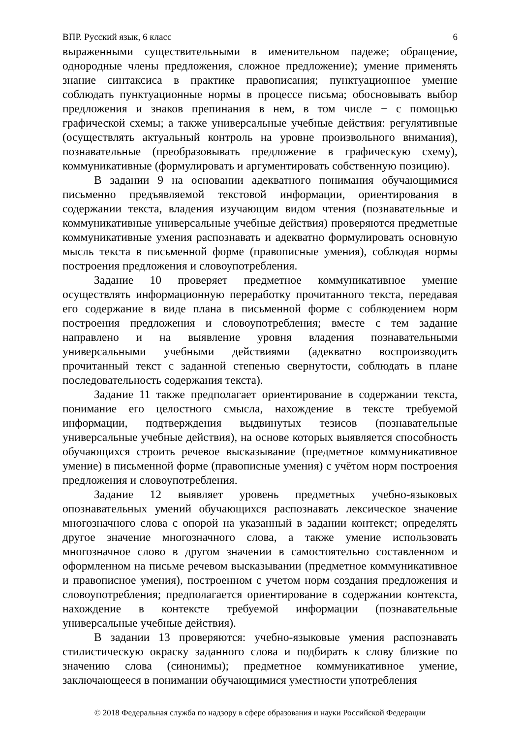ВПР. Русский язык, 6 класс 6
выраженными существительными в именительном падеже; обращение, однородные члены предложения, сложное предложение); умение применять знание синтаксиса в практике правописания; пунктуационное умение соблюдать пунктуационные нормы в процессе письма; обосновывать выбор предложения и знаков препинания в нем, в том числе − с помощью графической схемы; а также универсальные учебные действия: регулятивные (осуществлять актуальный контроль на уровне произвольного внимания), познавательные (преобразовывать предложение в графическую схему), коммуникативные (формулировать и аргументировать собственную позицию).
В задании 9 на основании адекватного понимания обучающимися письменно предъявляемой текстовой информации, ориентирования в содержании текста, владения изучающим видом чтения (познавательные и коммуникативные универсальные учебные действия) проверяются предметные коммуникативные умения распознавать и адекватно формулировать основную мысль текста в письменной форме (правописные умения), соблюдая нормы построения предложения и словоупотребления.
Задание 10 проверяет предметное коммуникативное умение осуществлять информационную переработку прочитанного текста, передавая его содержание в виде плана в письменной форме с соблюдением норм построения предложения и словоупотребления; вместе с тем задание направлено и на выявление уровня владения познавательными универсальными учебными действиями (адекватно воспроизводить прочитанный текст с заданной степенью свернутости, соблюдать в плане последовательность содержания текста).
Задание 11 также предполагает ориентирование в содержании текста, понимание его целостного смысла, нахождение в тексте требуемой информации, подтверждения выдвинутых тезисов (познавательные универсальные учебные действия), на основе которых выявляется способность обучающихся строить речевое высказывание (предметное коммуникативное умение) в письменной форме (правописные умения) с учётом норм построения предложения и словоупотребления.
Задание 12 выявляет уровень предметных учебно-языковых опознавательных умений обучающихся распознавать лексическое значение многозначного слова с опорой на указанный в задании контекст; определять другое значение многозначного слова, а также умение использовать многозначное слово в другом значении в самостоятельно составленном и оформленном на письме речевом высказывании (предметное коммуникативное и правописное умения), построенном с учетом норм создания предложения и словоупотребления; предполагается ориентирование в содержании контекста, нахождение в контексте требуемой информации (познавательные универсальные учебные действия).
В задании 13 проверяются: учебно-языковые умения распознавать стилистическую окраску заданного слова и подбирать к слову близкие по значению слова (синонимы); предметное коммуникативное умение, заключающееся в понимании обучающимися уместности употребления
© 2018 Федеральная служба по надзору в сфере образования и науки Российской Федерации